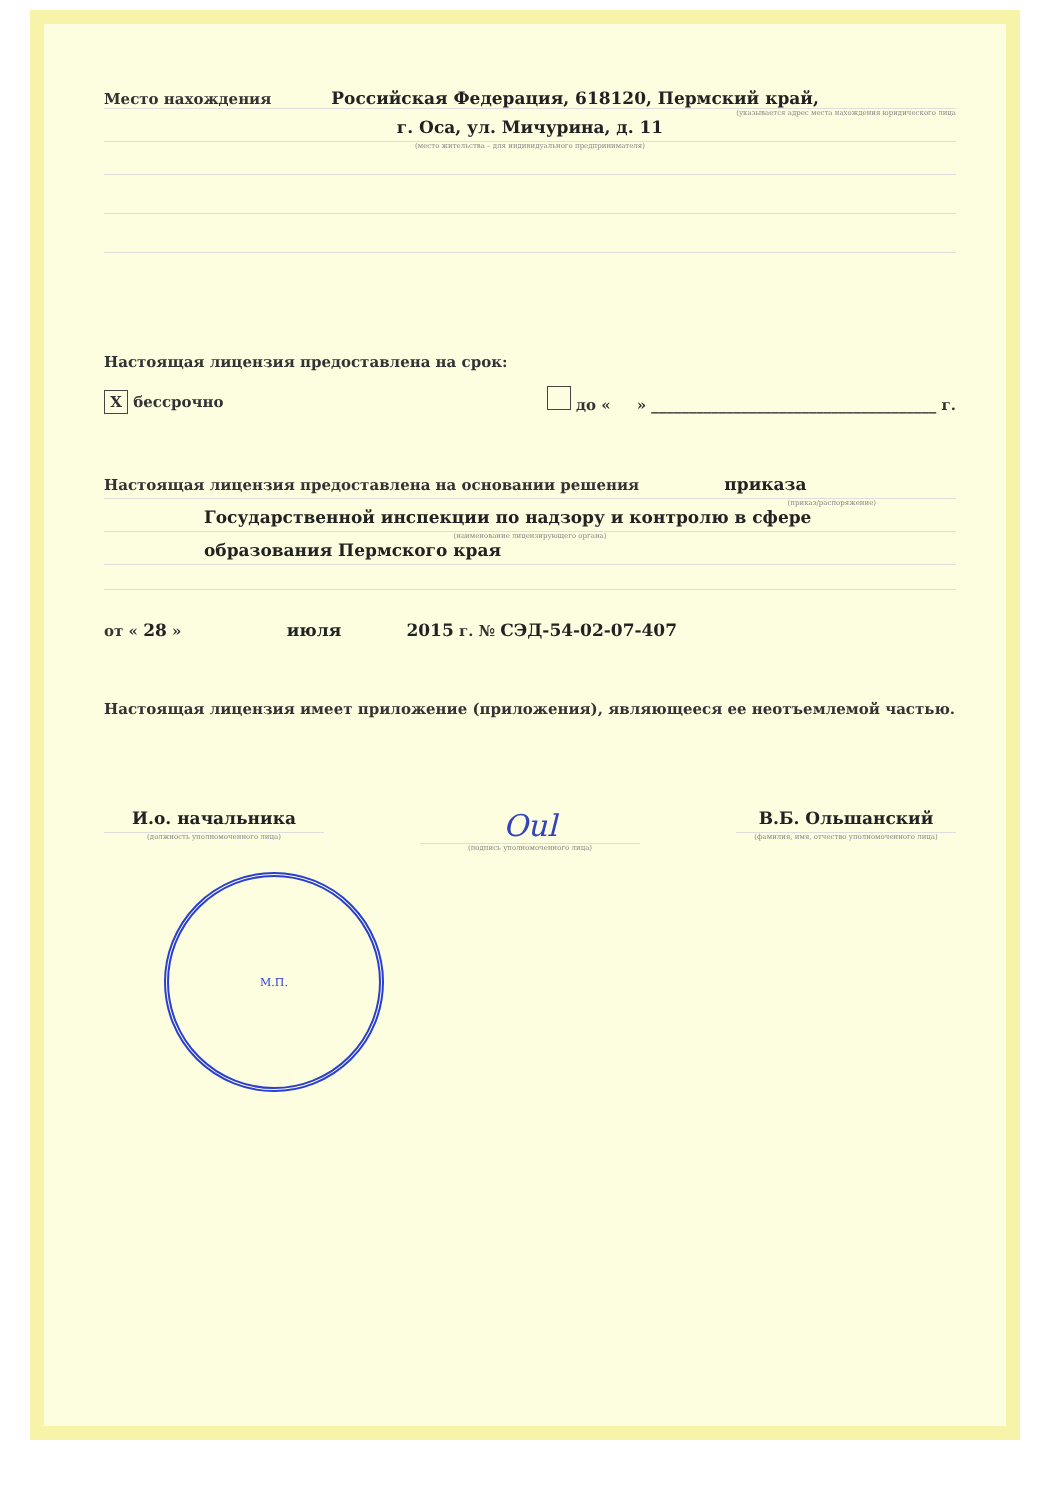Место нахождения Российская Федерация, 618120, Пермский край,
(указывается адрес места нахождения юридического лица
г. Оса, ул. Мичурина, д. 11
(место жительства – для индивидуального предпринимателя)
Настоящая лицензия предоставлена на срок:
X бессрочно до « » ______________________________________ г.
Настоящая лицензия предоставлена на основании решения приказа
(приказ/распоряжение)
Государственной инспекции по надзору и контролю в сфере
(наименование лицензирующего органа)
образования Пермского края
от « 28 » июля 2015 г. № СЭД-54-02-07-407
Настоящая лицензия имеет приложение (приложения), являющееся ее неотъемлемой частью.
И.о. начальника
(должность уполномоченного лица)
Oul
(подпись уполномоченного лица)
В.Б. Ольшанский
(фамилия, имя, отчество уполномоченного лица)
М.П.